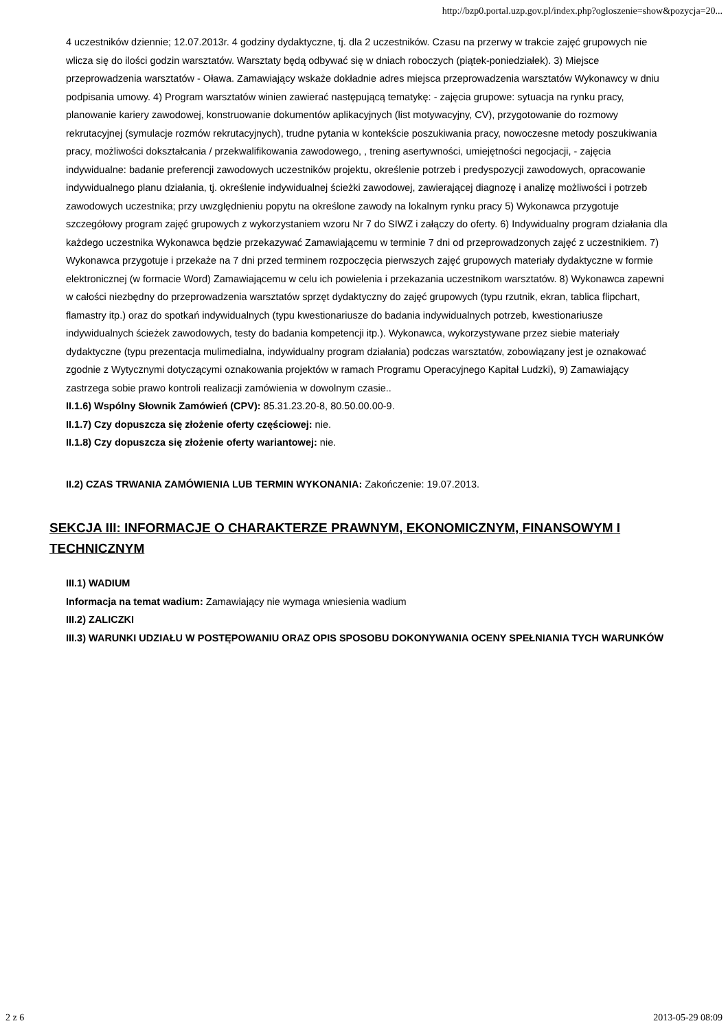http://bzp0.portal.uzp.gov.pl/index.php?ogloszenie=show&pozycja=20...
4 uczestników dziennie; 12.07.2013r. 4 godziny dydaktyczne, tj. dla 2 uczestników. Czasu na przerwy w trakcie zajęć grupowych nie wlicza się do ilości godzin warsztatów. Warsztaty będą odbywać się w dniach roboczych (piątek-poniedziałek). 3) Miejsce przeprowadzenia warsztatów - Oława. Zamawiający wskaże dokładnie adres miejsca przeprowadzenia warsztatów Wykonawcy w dniu podpisania umowy. 4) Program warsztatów winien zawierać następującą tematykę: - zajęcia grupowe: sytuacja na rynku pracy, planowanie kariery zawodowej, konstruowanie dokumentów aplikacyjnych (list motywacyjny, CV), przygotowanie do rozmowy rekrutacyjnej (symulacje rozmów rekrutacyjnych), trudne pytania w kontekście poszukiwania pracy, nowoczesne metody poszukiwania pracy, możliwości dokształcania / przekwalifikowania zawodowego, , trening asertywności, umiejętności negocjacji, - zajęcia indywidualne: badanie preferencji zawodowych uczestników projektu, określenie potrzeb i predyspozycji zawodowych, opracowanie indywidualnego planu działania, tj. określenie indywidualnej ścieżki zawodowej, zawierającej diagnozę i analizę możliwości i potrzeb zawodowych uczestnika; przy uwzględnieniu popytu na określone zawody na lokalnym rynku pracy 5) Wykonawca przygotuje szczegółowy program zajęć grupowych z wykorzystaniem wzoru Nr 7 do SIWZ i załączy do oferty. 6) Indywidualny program działania dla każdego uczestnika Wykonawca będzie przekazywać Zamawiającemu w terminie 7 dni od przeprowadzonych zajęć z uczestnikiem. 7) Wykonawca przygotuje i przekaże na 7 dni przed terminem rozpoczęcia pierwszych zajęć grupowych materiały dydaktyczne w formie elektronicznej (w formacie Word) Zamawiającemu w celu ich powielenia i przekazania uczestnikom warsztatów. 8) Wykonawca zapewni w całości niezbędny do przeprowadzenia warsztatów sprzęt dydaktyczny do zajęć grupowych (typu rzutnik, ekran, tablica flipchart, flamastry itp.) oraz do spotkań indywidualnych (typu kwestionariusze do badania indywidualnych potrzeb, kwestionariusze indywidualnych ścieżek zawodowych, testy do badania kompetencji itp.). Wykonawca, wykorzystywane przez siebie materiały dydaktyczne (typu prezentacja mulimedialna, indywidualny program działania) podczas warsztatów, zobowiązany jest je oznakować zgodnie z Wytycznymi dotyczącymi oznakowania projektów w ramach Programu Operacyjnego Kapitał Ludzki), 9) Zamawiający zastrzega sobie prawo kontroli realizacji zamówienia w dowolnym czasie..
II.1.6) Wspólny Słownik Zamówień (CPV): 85.31.23.20-8, 80.50.00.00-9.
II.1.7) Czy dopuszcza się złożenie oferty częściowej: nie.
II.1.8) Czy dopuszcza się złożenie oferty wariantowej: nie.
II.2) CZAS TRWANIA ZAMÓWIENIA LUB TERMIN WYKONANIA: Zakończenie: 19.07.2013.
SEKCJA III: INFORMACJE O CHARAKTERZE PRAWNYM, EKONOMICZNYM, FINANSOWYM I TECHNICZNYM
III.1) WADIUM
Informacja na temat wadium: Zamawiający nie wymaga wniesienia wadium
III.2) ZALICZKI
III.3) WARUNKI UDZIAŁU W POSTĘPOWANIU ORAZ OPIS SPOSOBU DOKONYWANIA OCENY SPEŁNIANIA TYCH WARUNKÓW
2 z 6 2013-05-29 08:09